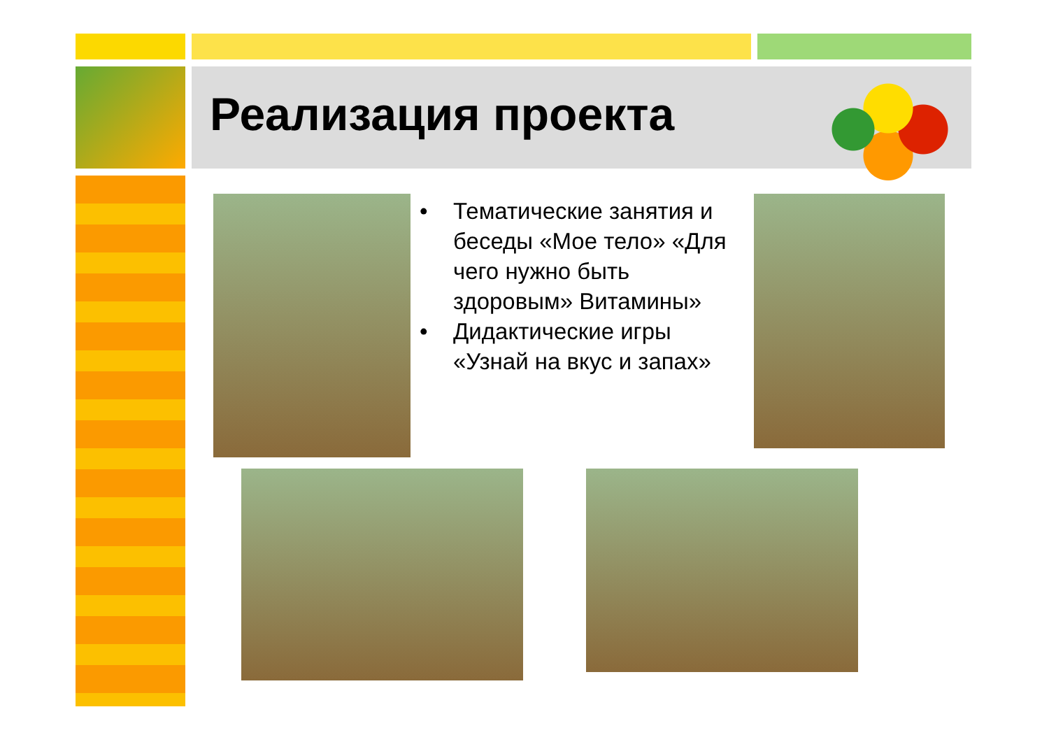Реализация проекта
• Тематические занятия и беседы «Мое тело» «Для чего нужно быть здоровым» Витамины»
• Дидактические игры «Узнай на вкус и запах»